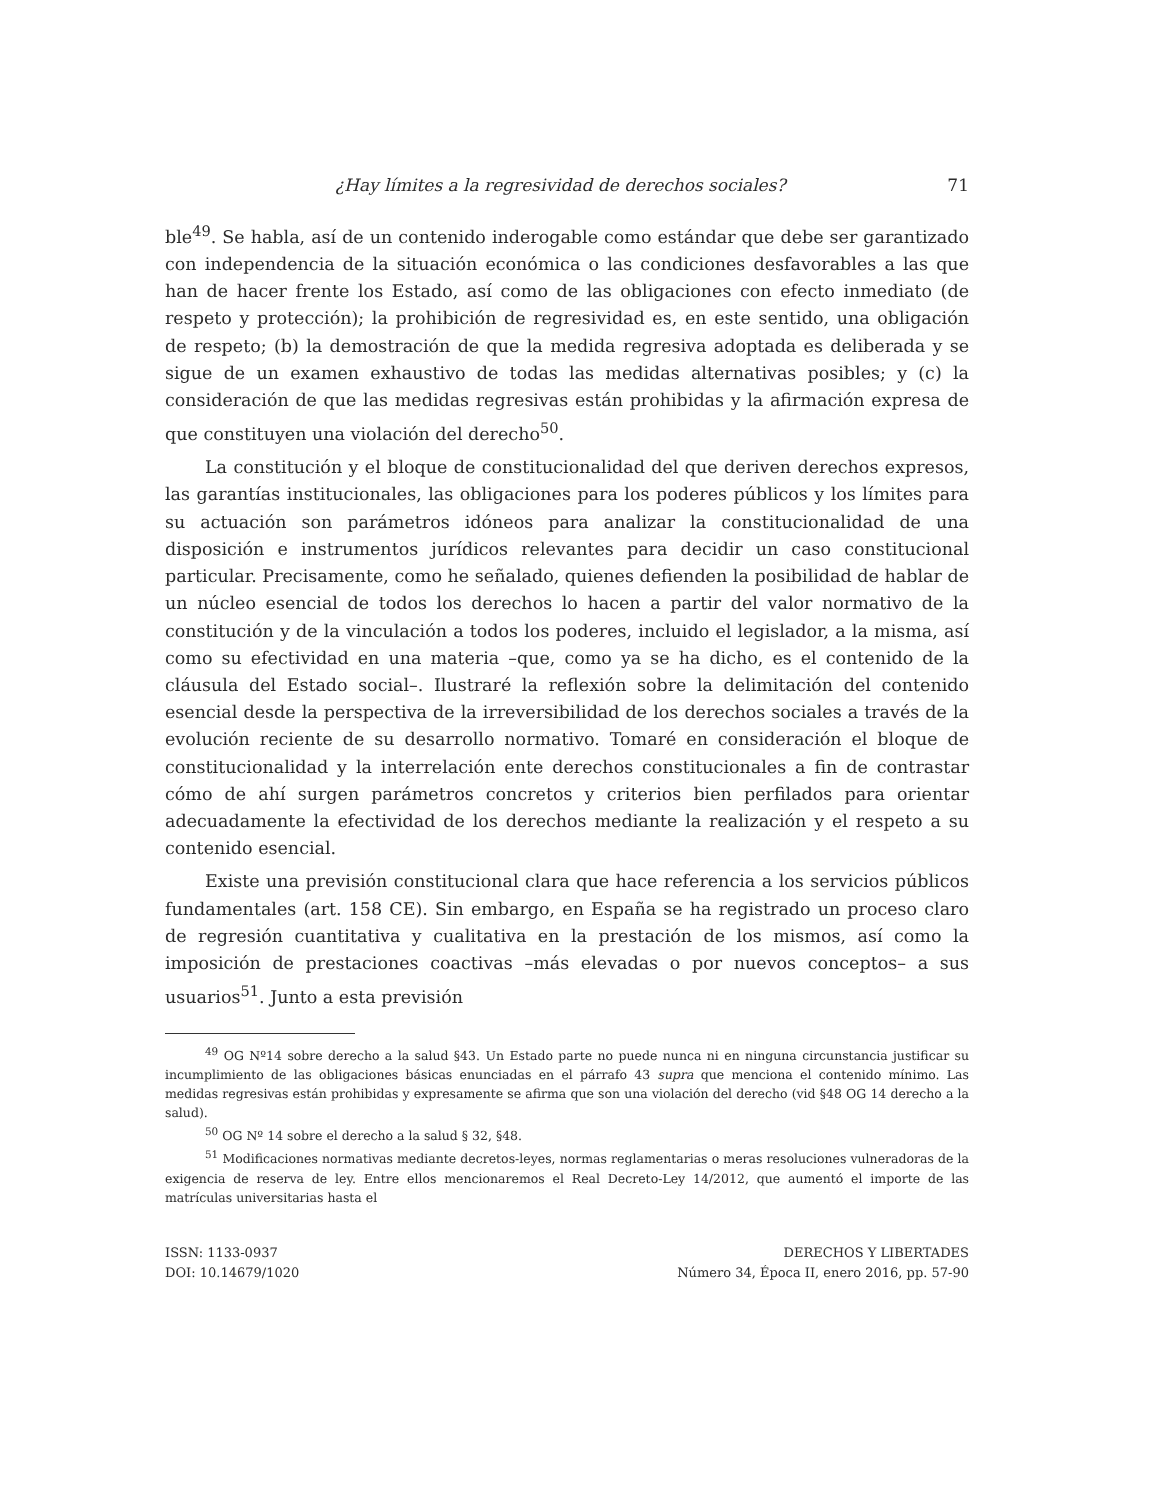¿Hay límites a la regresividad de derechos sociales? 71
ble<sup>49</sup>. Se habla, así de un contenido inderogable como estándar que debe ser garantizado con independencia de la situación económica o las condiciones desfavorables a las que han de hacer frente los Estado, así como de las obligaciones con efecto inmediato (de respeto y protección); la prohibición de regresividad es, en este sentido, una obligación de respeto; (b) la demostración de que la medida regresiva adoptada es deliberada y se sigue de un examen exhaustivo de todas las medidas alternativas posibles; y (c) la consideración de que las medidas regresivas están prohibidas y la afirmación expresa de que constituyen una violación del derecho<sup>50</sup>.
La constitución y el bloque de constitucionalidad del que deriven derechos expresos, las garantías institucionales, las obligaciones para los poderes públicos y los límites para su actuación son parámetros idóneos para analizar la constitucionalidad de una disposición e instrumentos jurídicos relevantes para decidir un caso constitucional particular. Precisamente, como he señalado, quienes defienden la posibilidad de hablar de un núcleo esencial de todos los derechos lo hacen a partir del valor normativo de la constitución y de la vinculación a todos los poderes, incluido el legislador, a la misma, así como su efectividad en una materia –que, como ya se ha dicho, es el contenido de la cláusula del Estado social–. Ilustraré la reflexión sobre la delimitación del contenido esencial desde la perspectiva de la irreversibilidad de los derechos sociales a través de la evolución reciente de su desarrollo normativo. Tomaré en consideración el bloque de constitucionalidad y la interrelación ente derechos constitucionales a fin de contrastar cómo de ahí surgen parámetros concretos y criterios bien perfilados para orientar adecuadamente la efectividad de los derechos mediante la realización y el respeto a su contenido esencial.
Existe una previsión constitucional clara que hace referencia a los servicios públicos fundamentales (art. 158 CE). Sin embargo, en España se ha registrado un proceso claro de regresión cuantitativa y cualitativa en la prestación de los mismos, así como la imposición de prestaciones coactivas –más elevadas o por nuevos conceptos– a sus usuarios<sup>51</sup>. Junto a esta previsión
<sup>49</sup> OG Nº14 sobre derecho a la salud §43. Un Estado parte no puede nunca ni en ninguna circunstancia justificar su incumplimiento de las obligaciones básicas enunciadas en el párrafo 43 supra que menciona el contenido mínimo. Las medidas regresivas están prohibidas y expresamente se afirma que son una violación del derecho (vid §48 OG 14 derecho a la salud).
<sup>50</sup> OG Nº 14 sobre el derecho a la salud § 32, §48.
<sup>51</sup> Modificaciones normativas mediante decretos-leyes, normas reglamentarias o meras resoluciones vulneradoras de la exigencia de reserva de ley. Entre ellos mencionaremos el Real Decreto-Ley 14/2012, que aumentó el importe de las matrículas universitarias hasta el
ISSN: 1133-0937
DOI: 10.14679/1020
DERECHOS Y LIBERTADES
Número 34, Época II, enero 2016, pp. 57-90